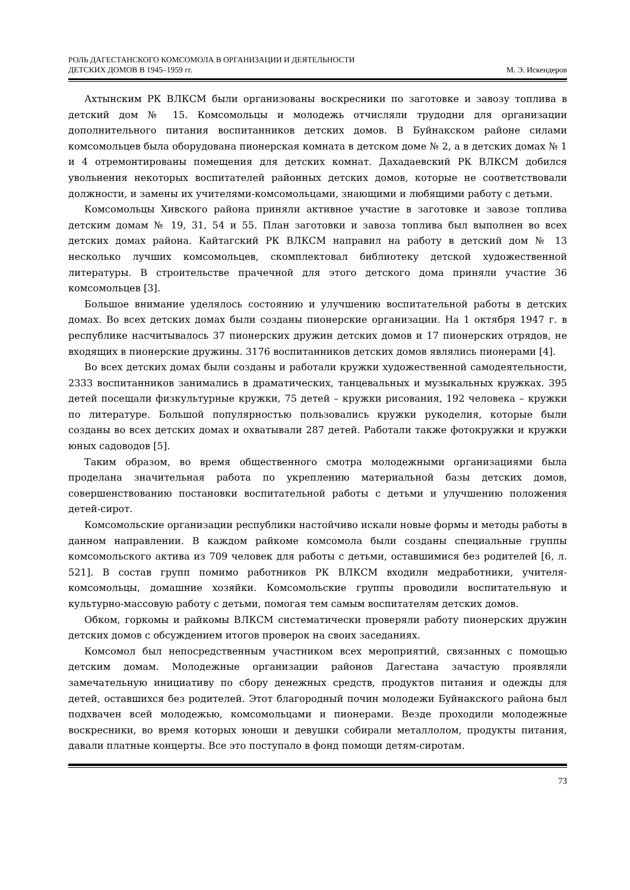РОЛЬ ДАГЕСТАНСКОГО КОМСОМОЛА В ОРГАНИЗАЦИИ И ДЕЯТЕЛЬНОСТИ
ДЕТСКИХ ДОМОВ В 1945–1959 гг.
М. Э. Искендеров
Ахтынским РК ВЛКСМ были организованы воскресники по заготовке и завозу топлива в детский дом № 15. Комсомольцы и молодежь отчисляли трудодни для организации дополнительного питания воспитанников детских домов. В Буйнакском районе силами комсомольцев была оборудована пионерская комната в детском доме № 2, а в детских домах № 1 и 4 отремонтированы помещения для детских комнат. Дахадаевский РК ВЛКСМ добился увольнения некоторых воспитателей районных детских домов, которые не соответствовали должности, и замены их учителями-комсомольцами, знающими и любящими работу с детьми.
Комсомольцы Хивского района приняли активное участие в заготовке и завозе топлива детским домам № 19, 31, 54 и 55. План заготовки и завоза топлива был выполнен во всех детских домах района. Кайтагский РК ВЛКСМ направил на работу в детский дом № 13 несколько лучших комсомольцев, скомплектовал библиотеку детской художественной литературы. В строительстве прачечной для этого детского дома приняли участие 36 комсомольцев [3].
Большое внимание уделялось состоянию и улучшению воспитательной работы в детских домах. Во всех детских домах были созданы пионерские организации. На 1 октября 1947 г. в республике насчитывалось 37 пионерских дружин детских домов и 17 пионерских отрядов, не входящих в пионерские дружины. 3176 воспитанников детских домов являлись пионерами [4].
Во всех детских домах были созданы и работали кружки художественной самодеятельности, 2333 воспитанников занимались в драматических, танцевальных и музыкальных кружках. 395 детей посещали физкультурные кружки, 75 детей – кружки рисования, 192 человека – кружки по литературе. Большой популярностью пользовались кружки рукоделия, которые были созданы во всех детских домах и охватывали 287 детей. Работали также фотокружки и кружки юных садоводов [5].
Таким образом, во время общественного смотра молодежными организациями была проделана значительная работа по укреплению материальной базы детских домов, совершенствованию постановки воспитательной работы с детьми и улучшению положения детей-сирот.
Комсомольские организации республики настойчиво искали новые формы и методы работы в данном направлении. В каждом райкоме комсомола были созданы специальные группы комсомольского актива из 709 человек для работы с детьми, оставшимися без родителей [6, л. 521]. В состав групп помимо работников РК ВЛКСМ входили медработники, учителя-комсомольцы, домашние хозяйки. Комсомольские группы проводили воспитательную и культурно-массовую работу с детьми, помогая тем самым воспитателям детских домов.
Обком, горкомы и райкомы ВЛКСМ систематически проверяли работу пионерских дружин детских домов с обсуждением итогов проверок на своих заседаниях.
Комсомол был непосредственным участником всех мероприятий, связанных с помощью детским домам. Молодежные организации районов Дагестана зачастую проявляли замечательную инициативу по сбору денежных средств, продуктов питания и одежды для детей, оставшихся без родителей. Этот благородный почин молодежи Буйнакского района был подхвачен всей молодежью, комсомольцами и пионерами. Везде проходили молодежные воскресники, во время которых юноши и девушки собирали металлолом, продукты питания, давали платные концерты. Все это поступало в фонд помощи детям-сиротам.
73